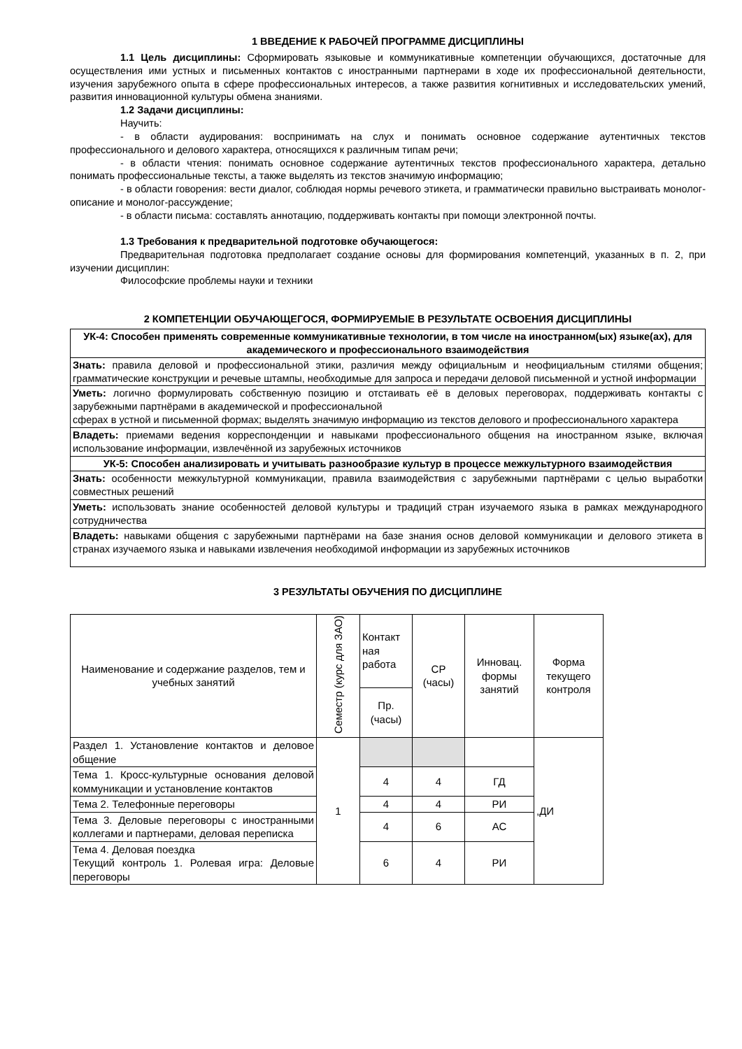1 ВВЕДЕНИЕ К РАБОЧЕЙ ПРОГРАММЕ ДИСЦИПЛИНЫ
1.1 Цель дисциплины: Сформировать языковые и коммуникативные компетенции обучающихся, достаточные для осуществления ими устных и письменных контактов с иностранными партнерами в ходе их профессиональной деятельности, изучения зарубежного опыта в сфере профессиональных интересов, а также развития когнитивных и исследовательских умений, развития инновационной культуры обмена знаниями.
1.2 Задачи дисциплины:
Научить:
- в области аудирования: воспринимать на слух и понимать основное содержание аутентичных текстов профессионального и делового характера, относящихся к различным типам речи;
- в области чтения: понимать основное содержание аутентичных текстов профессионального характера, детально понимать профессиональные тексты, а также выделять из текстов значимую информацию;
- в области говорения: вести диалог, соблюдая нормы речевого этикета, и грамматически правильно выстраивать монолог-описание и монолог-рассуждение;
- в области письма: составлять аннотацию, поддерживать контакты при помощи электронной почты.
1.3 Требования к предварительной подготовке обучающегося:
Предварительная подготовка предполагает создание основы для формирования компетенций, указанных в п. 2, при изучении дисциплин:
Философские проблемы науки и техники
2 КОМПЕТЕНЦИИ ОБУЧАЮЩЕГОСЯ, ФОРМИРУЕМЫЕ В РЕЗУЛЬТАТЕ ОСВОЕНИЯ ДИСЦИПЛИНЫ
| УК-4: Способен применять современные коммуникативные технологии, в том числе на иностранном(ых) языке(ах), для академического и профессионального взаимодействия |
| --- |
| Знать: правила деловой и профессиональной этики, различия между официальным и неофициальным стилями общения; грамматические конструкции и речевые штампы, необходимые для запроса и передачи деловой письменной и устной информации |
| Уметь: логично формулировать собственную позицию и отстаивать её в деловых переговорах, поддерживать контакты с зарубежными партнёрами в академической и профессиональной сферах в устной и письменной формах; выделять значимую информацию из текстов делового и профессионального характера |
| Владеть: приемами ведения корреспонденции и навыками профессионального общения на иностранном языке, включая использование информации, извлечённой из зарубежных источников |
| УК-5: Способен анализировать и учитывать разнообразие культур в процессе межкультурного взаимодействия |
| Знать: особенности межкультурной коммуникации, правила взаимодействия с зарубежными партнёрами с целью выработки совместных решений |
| Уметь: использовать знание особенностей деловой культуры и традиций стран изучаемого языка в рамках международного сотрудничества |
| Владеть: навыками общения с зарубежными партнёрами на базе знания основ деловой коммуникации и делового этикета в странах изучаемого языка и навыками извлечения необходимой информации из зарубежных источников |
3 РЕЗУЛЬТАТЫ ОБУЧЕНИЯ ПО ДИСЦИПЛИНЕ
| Наименование и содержание разделов, тем и учебных занятий | Семестр (курс для ЗАО) | Контакт ная работа | СР (часы) | Инновац. формы занятий | Форма текущего контроля |
| --- | --- | --- | --- | --- | --- |
| | | Пр. (часы) | | | |
| Раздел 1. Установление контактов и деловое общение | 1 | | | | ,ДИ |
| Тема 1. Кросс-культурные основания деловой коммуникации и установление контактов | | 4 | 4 | ГД | |
| Тема 2. Телефонные переговоры | | 4 | 4 | РИ | |
| Тема 3. Деловые переговоры с иностранными коллегами и партнерами, деловая переписка | | 4 | 6 | АС | |
| Тема 4. Деловая поездка Текущий контроль 1. Ролевая игра: Деловые переговоры | | 6 | 4 | РИ | |